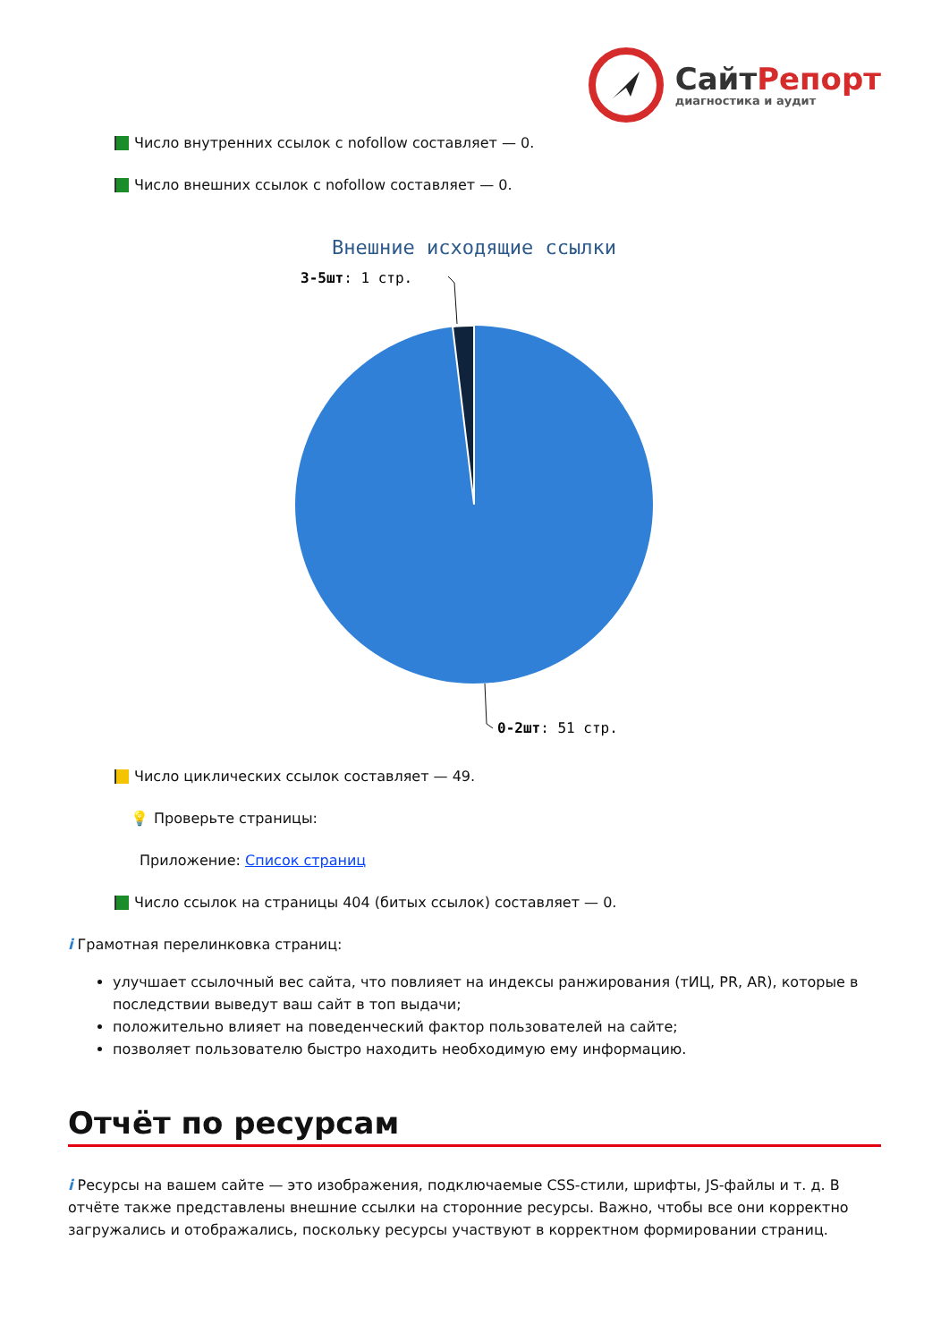Сайт Репорт
диагностика и аудит
Число внутренних ссылок с nofollow составляет — 0.
Число внешних ссылок с nofollow составляет — 0.
Внешние исходящие ссылки
3-5шт: 1 стр.
0-2шт: 51 стр.
Число циклических ссылок составляет — 49.
💡 Проверьте страницы:
Приложение: Список страниц
Число ссылок на страницы 404 (битых ссылок) составляет — 0.
i Грамотная перелинковка страниц:
улучшает ссылочный вес сайта, что повлияет на индексы ранжирования (тИЦ, PR, AR), которые в последствии выведут ваш сайт в топ выдачи;
положительно влияет на поведенческий фактор пользователей на сайте;
позволяет пользователю быстро находить необходимую ему информацию.
Отчёт по ресурсам
i Ресурсы на вашем сайте — это изображения, подключаемые CSS-стили, шрифты, JS-файлы и т. д. В отчёте также представлены внешние ссылки на сторонние ресурсы. Важно, чтобы все они корректно загружались и отображались, поскольку ресурсы участвуют в корректном формировании страниц.